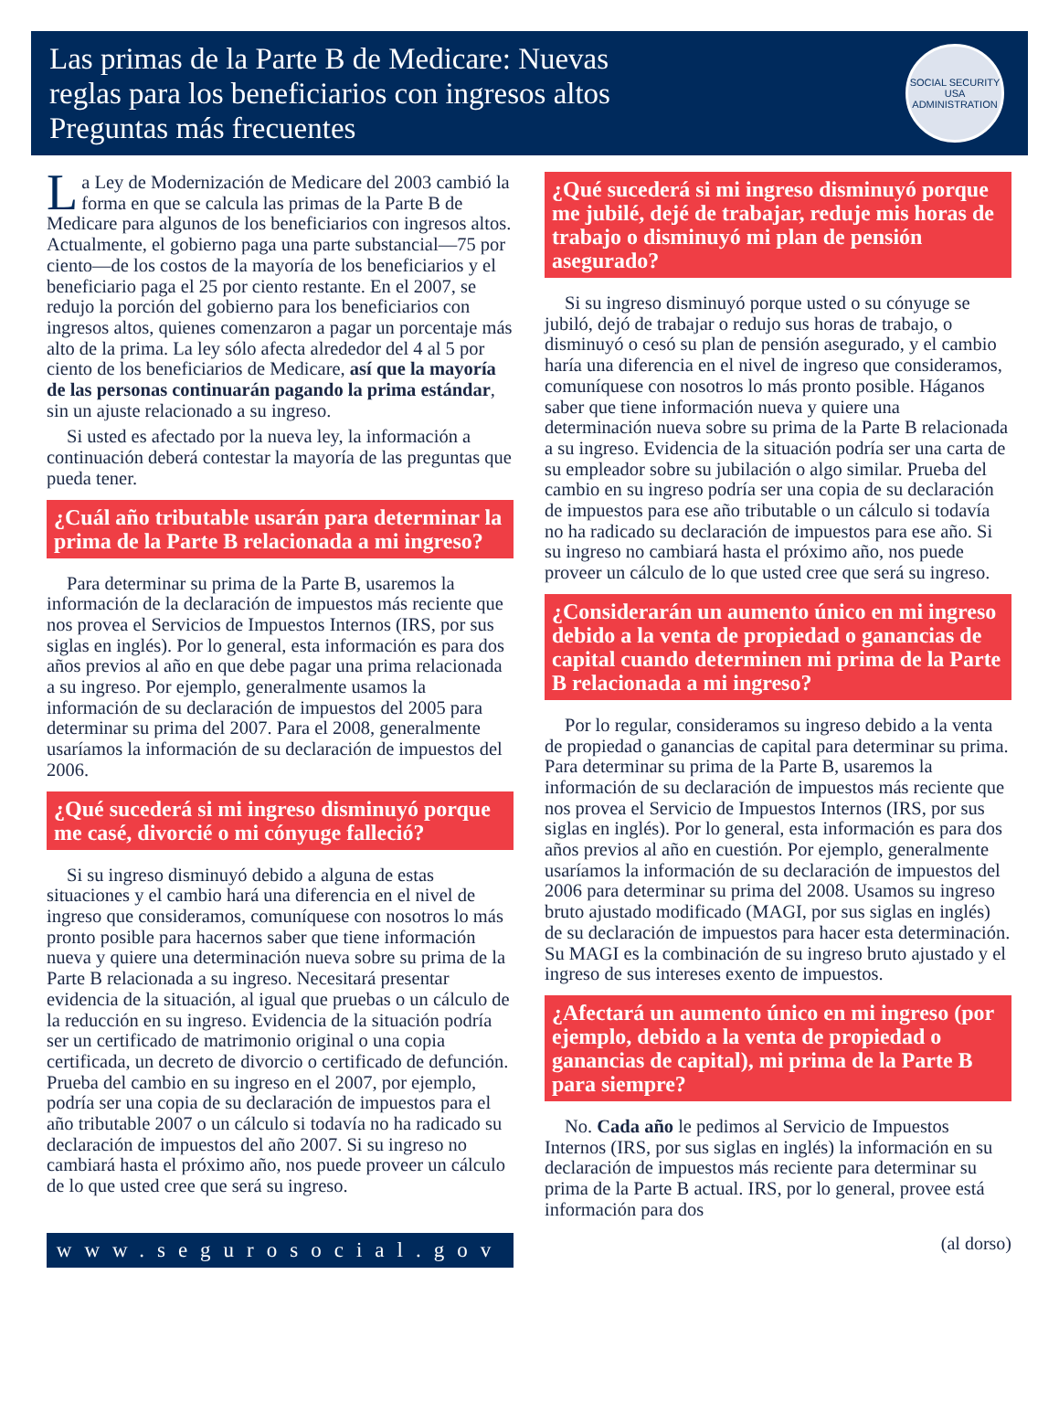Las primas de la Parte B de Medicare: Nuevas
reglas para los beneficiarios con ingresos altos
Preguntas más frecuentes
SOCIAL SECURITY
USA
ADMINISTRATION
La Ley de Modernización de Medicare del 2003 cambió la forma en que se calcula las primas de la Parte B de Medicare para algunos de los beneficiarios con ingresos altos. Actualmente, el gobierno paga una parte substancial—75 por ciento—de los costos de la mayoría de los beneficiarios y el beneficiario paga el 25 por ciento restante. En el 2007, se redujo la porción del gobierno para los beneficiarios con ingresos altos, quienes comenzaron a pagar un porcentaje más alto de la prima. La ley sólo afecta alrededor del 4 al 5 por ciento de los beneficiarios de Medicare, así que la mayoría de las personas continuarán pagando la prima estándar, sin un ajuste relacionado a su ingreso.
Si usted es afectado por la nueva ley, la información a continuación deberá contestar la mayoría de las preguntas que pueda tener.
¿Cuál año tributable usarán para determinar la prima de la Parte B relacionada a mi ingreso?
Para determinar su prima de la Parte B, usaremos la información de la declaración de impuestos más reciente que nos provea el Servicios de Impuestos Internos (IRS, por sus siglas en inglés). Por lo general, esta información es para dos años previos al año en que debe pagar una prima relacionada a su ingreso. Por ejemplo, generalmente usamos la información de su declaración de impuestos del 2005 para determinar su prima del 2007. Para el 2008, generalmente usaríamos la información de su declaración de impuestos del 2006.
¿Qué sucederá si mi ingreso disminuyó porque me casé, divorcié o mi cónyuge falleció?
Si su ingreso disminuyó debido a alguna de estas situaciones y el cambio hará una diferencia en el nivel de ingreso que consideramos, comuníquese con nosotros lo más pronto posible para hacernos saber que tiene información nueva y quiere una determinación nueva sobre su prima de la Parte B relacionada a su ingreso. Necesitará presentar evidencia de la situación, al igual que pruebas o un cálculo de la reducción en su ingreso. Evidencia de la situación podría ser un certificado de matrimonio original o una copia certificada, un decreto de divorcio o certificado de defunción. Prueba del cambio en su ingreso en el 2007, por ejemplo, podría ser una copia de su declaración de impuestos para el año tributable 2007 o un cálculo si todavía no ha radicado su declaración de impuestos del año 2007. Si su ingreso no cambiará hasta el próximo año, nos puede proveer un cálculo de lo que usted cree que será su ingreso.
www.segurosocial.gov
¿Qué sucederá si mi ingreso disminuyó porque me jubilé, dejé de trabajar, reduje mis horas de trabajo o disminuyó mi plan de pensión asegurado?
Si su ingreso disminuyó porque usted o su cónyuge se jubiló, dejó de trabajar o redujo sus horas de trabajo, o disminuyó o cesó su plan de pensión asegurado, y el cambio haría una diferencia en el nivel de ingreso que consideramos, comuníquese con nosotros lo más pronto posible. Háganos saber que tiene información nueva y quiere una determinación nueva sobre su prima de la Parte B relacionada a su ingreso. Evidencia de la situación podría ser una carta de su empleador sobre su jubilación o algo similar. Prueba del cambio en su ingreso podría ser una copia de su declaración de impuestos para ese año tributable o un cálculo si todavía no ha radicado su declaración de impuestos para ese año. Si su ingreso no cambiará hasta el próximo año, nos puede proveer un cálculo de lo que usted cree que será su ingreso.
¿Considerarán un aumento único en mi ingreso debido a la venta de propiedad o ganancias de capital cuando determinen mi prima de la Parte B relacionada a mi ingreso?
Por lo regular, consideramos su ingreso debido a la venta de propiedad o ganancias de capital para determinar su prima. Para determinar su prima de la Parte B, usaremos la información de su declaración de impuestos más reciente que nos provea el Servicio de Impuestos Internos (IRS, por sus siglas en inglés). Por lo general, esta información es para dos años previos al año en cuestión. Por ejemplo, generalmente usaríamos la información de su declaración de impuestos del 2006 para determinar su prima del 2008. Usamos su ingreso bruto ajustado modificado (MAGI, por sus siglas en inglés) de su declaración de impuestos para hacer esta determinación. Su MAGI es la combinación de su ingreso bruto ajustado y el ingreso de sus intereses exento de impuestos.
¿Afectará un aumento único en mi ingreso (por ejemplo, debido a la venta de propiedad o ganancias de capital), mi prima de la Parte B para siempre?
No. Cada año le pedimos al Servicio de Impuestos Internos (IRS, por sus siglas en inglés) la información en su declaración de impuestos más reciente para determinar su prima de la Parte B actual. IRS, por lo general, provee está información para dos
(al dorso)